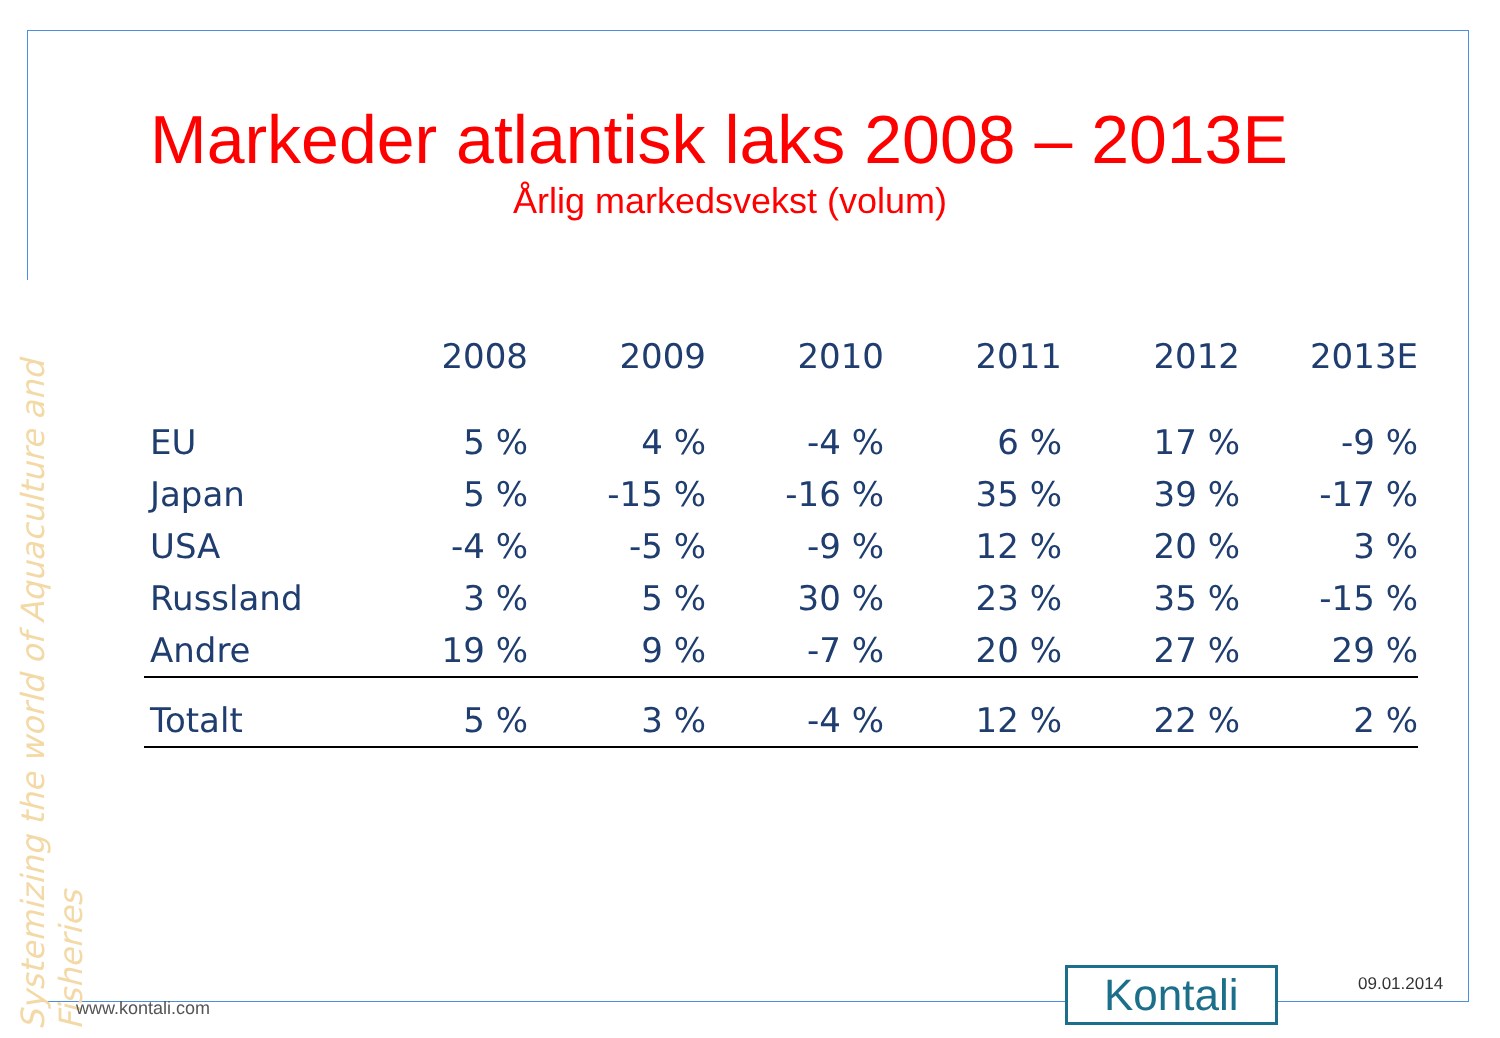Systemizing the world of Aquaculture and Fisheries
Markeder atlantisk laks 2008 – 2013E
Årlig markedsvekst (volum)
| | 2008 | 2009 | 2010 | 2011 | 2012 | 2013E |
| --- | --- | --- | --- | --- | --- | --- |
| EU | 5 % | 4 % | -4 % | 6 % | 17 % | -9 % |
| Japan | 5 % | -15 % | -16 % | 35 % | 39 % | -17 % |
| USA | -4 % | -5 % | -9 % | 12 % | 20 % | 3 % |
| Russland | 3 % | 5 % | 30 % | 23 % | 35 % | -15 % |
| Andre | 19 % | 9 % | -7 % | 20 % | 27 % | 29 % |
| Totalt | 5 % | 3 % | -4 % | 12 % | 22 % | 2 % |
www.kontali.com Kontali 09.01.2014